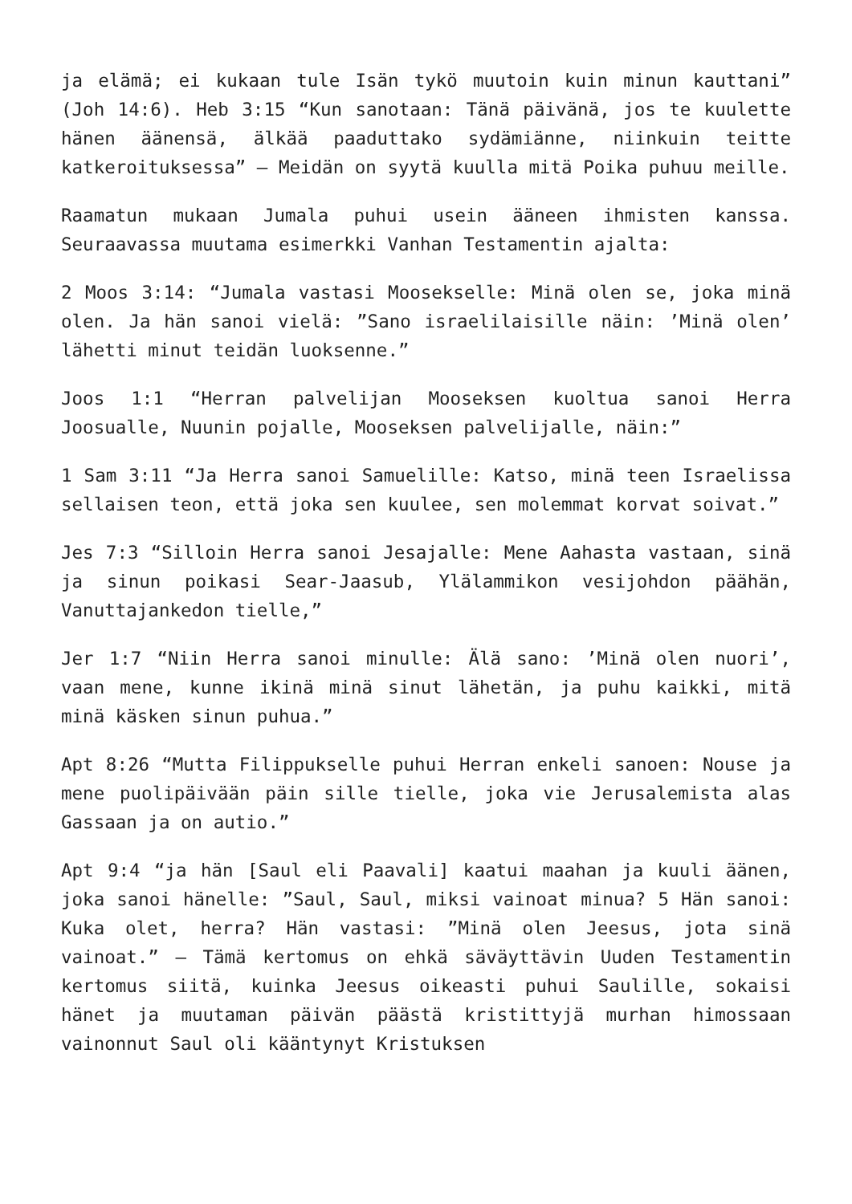ja elämä; ei kukaan tule Isän tykö muutoin kuin minun kauttani” (Joh 14:6). Heb 3:15 “Kun sanotaan: Tänä päivänä, jos te kuulette hänen äänensä, älkää paaduttako sydämiänne, niinkuin teitte katkeroituksessa” – Meidän on syytä kuulla mitä Poika puhuu meille.
Raamatun mukaan Jumala puhui usein ääneen ihmisten kanssa. Seuraavassa muutama esimerkki Vanhan Testamentin ajalta:
2 Moos 3:14: “Jumala vastasi Moosekselle: Minä olen se, joka minä olen. Ja hän sanoi vielä: ”Sano israelilaisille näin: ’Minä olen’ lähetti minut teidän luoksenne.”
Joos 1:1 “Herran palvelijan Mooseksen kuoltua sanoi Herra Joosualle, Nuunin pojalle, Mooseksen palvelijalle, näin:”
1 Sam 3:11 “Ja Herra sanoi Samuelille: Katso, minä teen Israelissa sellaisen teon, että joka sen kuulee, sen molemmat korvat soivat.”
Jes 7:3 “Silloin Herra sanoi Jesajalle: Mene Aahasta vastaan, sinä ja sinun poikasi Sear-Jaasub, Ylälammikon vesijohdon päähän, Vanuttajankedon tielle,”
Jer 1:7 “Niin Herra sanoi minulle: Älä sano: ’Minä olen nuori’, vaan mene, kunne ikinä minä sinut lähetän, ja puhu kaikki, mitä minä käsken sinun puhua.”
Apt 8:26 “Mutta Filippukselle puhui Herran enkeli sanoen: Nouse ja mene puolipäivään päin sille tielle, joka vie Jerusalemista alas Gassaan ja on autio.”
Apt 9:4 “ja hän [Saul eli Paavali] kaatui maahan ja kuuli äänen, joka sanoi hänelle: ”Saul, Saul, miksi vainoat minua? 5 Hän sanoi: Kuka olet, herra? Hän vastasi: ”Minä olen Jeesus, jota sinä vainoat.” – Tämä kertomus on ehkä säväyttävin Uuden Testamentin kertomus siitä, kuinka Jeesus oikeasti puhui Saulille, sokaisi hänet ja muutaman päivän päästä kristittyjä murhan himossaan vainonnut Saul oli kääntynyt Kristuksen